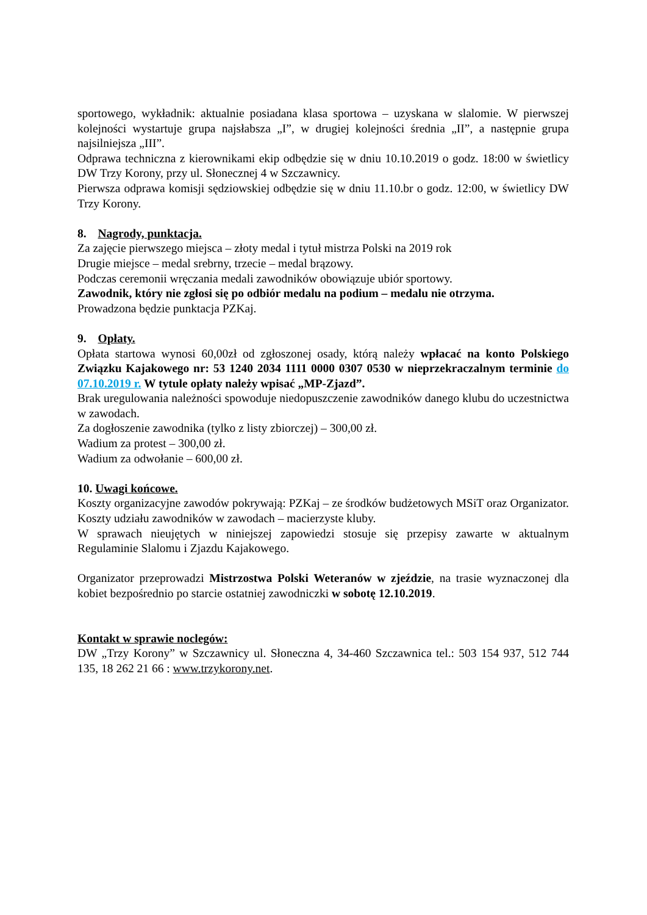sportowego, wykładnik: aktualnie posiadana klasa sportowa – uzyskana w slalomie. W pierwszej kolejności wystartuje grupa najsłabsza „I”, w drugiej kolejności średnia „II”, a następnie grupa najsilniejsza „III”.
Odprawa techniczna z kierownikami ekip odbędzie się w dniu 10.10.2019 o godz. 18:00 w świetlicy DW Trzy Korony, przy ul. Słonecznej 4 w Szczawnicy.
Pierwsza odprawa komisji sędziowskiej odbędzie się w dniu 11.10.br o godz. 12:00, w świetlicy DW Trzy Korony.
8. Nagrody, punktacja.
Za zajęcie pierwszego miejsca – złoty medal i tytuł mistrza Polski na 2019 rok
Drugie miejsce – medal srebrny, trzecie – medal brązowy.
Podczas ceremonii wręczania medali zawodników obowiązuje ubiór sportowy.
Zawodnik, który nie zgłosi się po odbiór medalu na podium – medalu nie otrzyma.
Prowadzona będzie punktacja PZKaj.
9. Opłaty.
Opłata startowa wynosi 60,00zł od zgłoszonej osady, którą należy wpłacać na konto Polskiego Związku Kajakowego nr: 53 1240 2034 1111 0000 0307 0530 w nieprzekraczalnym terminie do 07.10.2019 r. W tytule opłaty należy wpisać „MP-Zjazd”.
Brak uregulowania należności spowoduje niedopuszczenie zawodników danego klubu do uczestnictwa w zawodach.
Za dogłoszenie zawodnika (tylko z listy zbiorczej) – 300,00 zł.
Wadium za protest – 300,00 zł.
Wadium za odwołanie – 600,00 zł.
10. Uwagi końcowe.
Koszty organizacyjne zawodów pokrywają: PZKaj – ze środków budżetowych MSiT oraz Organizator. Koszty udziału zawodników w zawodach – macierzyste kluby.
W sprawach nieujętych w niniejszej zapowiedzi stosuje się przepisy zawarte w aktualnym Regulaminie Slalomu i Zjazdu Kajakowego.
Organizator przeprowadzi Mistrzostwa Polski Weteranów w zjeździe, na trasie wyznaczonej dla kobiet bezpośrednio po starcie ostatniej zawodniczki w sobotę 12.10.2019.
Kontakt w sprawie noclegów:
DW „Trzy Korony” w Szczawnicy ul. Słoneczna 4, 34-460 Szczawnica tel.: 503 154 937, 512 744 135, 18 262 21 66 : www.trzykorony.net.